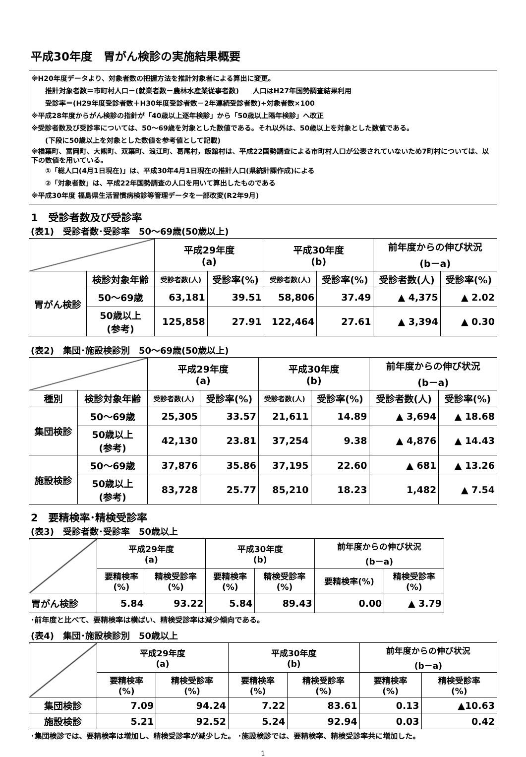平成30年度　胃がん検診の実施結果概要
※H20年度データより、対象者数の把握方法を推計対象者による算出に変更。
推計対象者数＝市町村人口－(就業者数－農林水産業従事者数)　　人口はH27年国勢調査結果利用
受診率＝(H29年度受診者数＋H30年度受診者数－2年連続受診者数)÷対象者数×100
※平成28年度からがん検診の指針が「40歳以上逐年検診」から「50歳以上隔年検診」へ改正
※受診者数及び受診率については、50～69歳を対象とした数値である。それ以外は、50歳以上を対象とした数値である。
(下段に50歳以上を対象とした数値を参考値として記載)
※楢葉町、富岡町、大熊町、双葉町、浪江町、葛尾村，飯舘村は、平成22国勢調査による市町村人口が公表されていないため7町村については、以下の数値を用いている。
①「総人口(4月1日現在)」は、平成30年4月1日現在の推計人口(県統計課作成)による
②「対象者数」は、平成22年国勢調査の人口を用いて算出したものである
※平成30年度 福島県生活習慣病検診等管理データを一部改変(R2年9月)
1　受診者数及び受診率
(表1)　受診者数･受診率　50～69歳(50歳以上)
| | | 平成29年度 (a) | | 平成30年度 (b) | | 前年度からの伸び状況 (b－a) | |
| 胃がん検診 | 検診対象年齢 | 受診者数(人) | 受診率(%) | 受診者数(人) | 受診率(%) | 受診者数(人) | 受診率(%) |
| | 50～69歳 | 63,181 | 39.51 | 58,806 | 37.49 | ▲ 4,375 | ▲ 2.02 |
| | 50歳以上 (参考) | 125,858 | 27.91 | 122,464 | 27.61 | ▲ 3,394 | ▲ 0.30 |
(表2)　集団･施設検診別　50～69歳(50歳以上)
| | | 平成29年度 (a) | | 平成30年度 (b) | | 前年度からの伸び状況 (b－a) | |
| 種別 | 検診対象年齢 | 受診者数(人) | 受診率(%) | 受診者数(人) | 受診率(%) | 受診者数(人) | 受診率(%) |
| 集団検診 | 50～69歳 | 25,305 | 33.57 | 21,611 | 14.89 | ▲ 3,694 | ▲ 18.68 |
| | 50歳以上 (参考) | 42,130 | 23.81 | 37,254 | 9.38 | ▲ 4,876 | ▲ 14.43 |
| 施設検診 | 50～69歳 | 37,876 | 35.86 | 37,195 | 22.60 | ▲ 681 | ▲ 13.26 |
| | 50歳以上 (参考) | 83,728 | 25.77 | 85,210 | 18.23 | 1,482 | ▲ 7.54 |
2　要精検率･精検受診率
(表3)　受診者数･受診率　50歳以上
| | 平成29年度 (a) | | 平成30年度 (b) | | 前年度からの伸び状況 (b－a) | |
| | 要精検率 (%) | 精検受診率 (%) | 要精検率 (%) | 精検受診率 (%) | 要精検率(%) | 精検受診率 (%) |
| 胃がん検診 | 5.84 | 93.22 | 5.84 | 89.43 | 0.00 | ▲ 3.79 |
･前年度と比べて、要精検率は横ばい、精検受診率は減少傾向である。
(表4)　集団･施設検診別　50歳以上
| | 平成29年度 (a) | | 平成30年度 (b) | | 前年度からの伸び状況 (b－a) | |
| | 要精検率 (%) | 精検受診率 (%) | 要精検率 (%) | 精検受診率 (%) | 要精検率 (%) | 精検受診率 (%) |
| 集団検診 | 7.09 | 94.24 | 7.22 | 83.61 | 0.13 | ▲10.63 |
| 施設検診 | 5.21 | 92.52 | 5.24 | 92.94 | 0.03 | 0.42 |
･集団検診では、要精検率は増加し、精検受診率が減少した。 ･施設検診では、要精検率、精検受診率共に増加した。
1